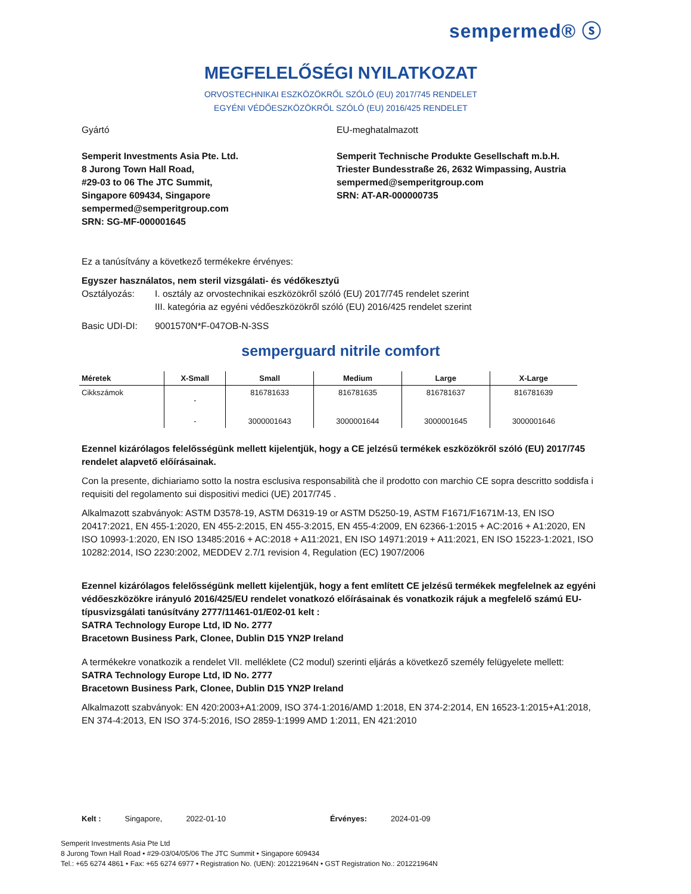sempermed® ⓢ
MEGFELELŐSÉGI NYILATKOZAT
ORVOSTECHNIKAI ESZKÖZÖKRŐL SZÓLÓ (EU) 2017/745 RENDELET
EGYÉNI VÉDŐESZKÖZÖKRŐL SZÓLÓ (EU) 2016/425 RENDELET
Gyártó
Semperit Investments Asia Pte. Ltd.
8 Jurong Town Hall Road,
#29-03 to 06 The JTC Summit,
Singapore 609434, Singapore
sempermed@semperitgroup.com
SRN: SG-MF-000001645
EU-meghatalmazott
Semperit Technische Produkte Gesellschaft m.b.H.
Triester Bundesstraße 26, 2632 Wimpassing, Austria
sempermed@semperitgroup.com
SRN: AT-AR-000000735
Ez a tanúsítvány a következő termékekre érvényes:
Egyszer használatos, nem steril vizsgálati- és védőkesztyű
Osztályozás: I. osztály az orvostechnikai eszközökről szóló (EU) 2017/745 rendelet szerint
III. kategória az egyéni védőeszközökről szóló (EU) 2016/425 rendelet szerint
Basic UDI-DI: 9001570N*F-047OB-N-3SS
semperguard nitrile comfort
| Méretek | X-Small | Small | Medium | Large | X-Large |
| --- | --- | --- | --- | --- | --- |
| Cikkszámok | - | 816781633 | 816781635 | 816781637 | 816781639 |
| | - | 3000001643 | 3000001644 | 3000001645 | 3000001646 |
Ezennel kizárólagos felelősségünk mellett kijelentjük, hogy a CE jelzésű termékek eszközökről szóló (EU) 2017/745 rendelet alapvető előírásainak.
Con la presente, dichiariamo sotto la nostra esclusiva responsabilità che il prodotto con marchio CE sopra descritto soddisfa i requisiti del regolamento sui dispositivi medici (UE) 2017/745 .
Alkalmazott szabványok: ASTM D3578-19, ASTM D6319-19 or ASTM D5250-19, ASTM F1671/F1671M-13, EN ISO 20417:2021, EN 455-1:2020, EN 455-2:2015, EN 455-3:2015, EN 455-4:2009, EN 62366-1:2015 + AC:2016 + A1:2020, EN ISO 10993-1:2020, EN ISO 13485:2016 + AC:2018 + A11:2021, EN ISO 14971:2019 + A11:2021, EN ISO 15223-1:2021, ISO 10282:2014, ISO 2230:2002, MEDDEV 2.7/1 revision 4, Regulation (EC) 1907/2006
Ezennel kizárólagos felelősségünk mellett kijelentjük, hogy a fent említett CE jelzésű termékek megfelelnek az egyéni védőeszközökre irányuló 2016/425/EU rendelet vonatkozó előírásainak és vonatkozik rájuk a megfelelő számú EU-típusvizsgálati tanúsítvány 2777/11461-01/E02-01 kelt :
SATRA Technology Europe Ltd, ID No. 2777
Bracetown Business Park, Clonee, Dublin D15 YN2P Ireland
A termékekre vonatkozik a rendelet VII. melléklete (C2 modul) szerinti eljárás a következő személy felügyelete mellett:
SATRA Technology Europe Ltd, ID No. 2777
Bracetown Business Park, Clonee, Dublin D15 YN2P Ireland
Alkalmazott szabványok: EN 420:2003+A1:2009, ISO 374-1:2016/AMD 1:2018, EN 374-2:2014, EN 16523-1:2015+A1:2018, EN 374-4:2013, EN ISO 374-5:2016, ISO 2859-1:1999 AMD 1:2011, EN 421:2010
Kelt : Singapore, 2022-01-10 Érvényes: 2024-01-09
Semperit Investments Asia Pte Ltd
8 Jurong Town Hall Road • #29-03/04/05/06 The JTC Summit • Singapore 609434
Tel.: +65 6274 4861 • Fax: +65 6274 6977 • Registration No. (UEN): 201221964N • GST Registration No.: 201221964N